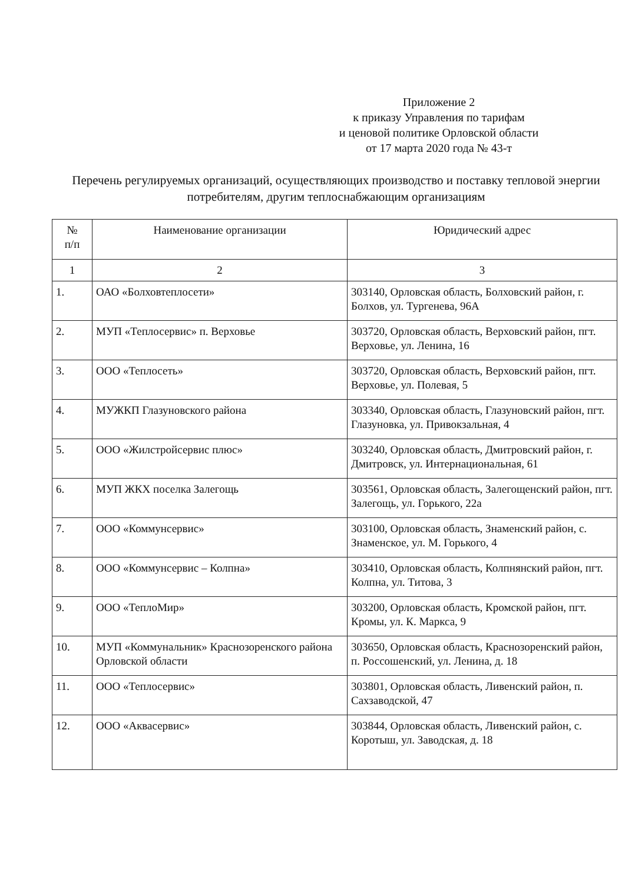Приложение 2
к приказу Управления по тарифам
и ценовой политике Орловской области
от 17 марта 2020 года № 43-т
Перечень регулируемых организаций, осуществляющих производство и поставку тепловой энергии потребителям, другим теплоснабжающим организациям
| № п/п | Наименование организации | Юридический адрес |
| --- | --- | --- |
| 1 | 2 | 3 |
| 1. | ОАО «Болховтеплосети» | 303140, Орловская область, Болховский район, г. Болхов, ул. Тургенева, 96А |
| 2. | МУП «Теплосервис» п. Верховье | 303720, Орловская область, Верховский район, пгт. Верховье, ул. Ленина, 16 |
| 3. | ООО «Теплосеть» | 303720, Орловская область, Верховский район, пгт. Верховье, ул. Полевая, 5 |
| 4. | МУЖКП Глазуновского района | 303340, Орловская область, Глазуновский район, пгт. Глазуновка, ул. Привокзальная, 4 |
| 5. | ООО «Жилстройсервис плюс» | 303240, Орловская область, Дмитровский район, г. Дмитровск, ул. Интернациональная, 61 |
| 6. | МУП ЖКХ поселка Залегощь | 303561, Орловская область, Залегощенский район, пгт. Залегощь, ул. Горького, 22а |
| 7. | ООО «Коммунсервис» | 303100, Орловская область, Знаменский район, с. Знаменское, ул. М. Горького, 4 |
| 8. | ООО «Коммунсервис – Колпна» | 303410, Орловская область, Колпнянский район, пгт. Колпна, ул. Титова, 3 |
| 9. | ООО «ТеплоМир» | 303200, Орловская область, Кромской район, пгт. Кромы, ул. К. Маркса, 9 |
| 10. | МУП «Коммунальник» Краснозоренского района Орловской области | 303650, Орловская область, Краснозоренский район, п. Россошенский, ул. Ленина, д. 18 |
| 11. | ООО «Теплосервис» | 303801, Орловская область, Ливенский район, п. Сахзаводской, 47 |
| 12. | ООО «Аквасервис» | 303844, Орловская область, Ливенский район, с. Коротыш, ул. Заводская, д. 18 |